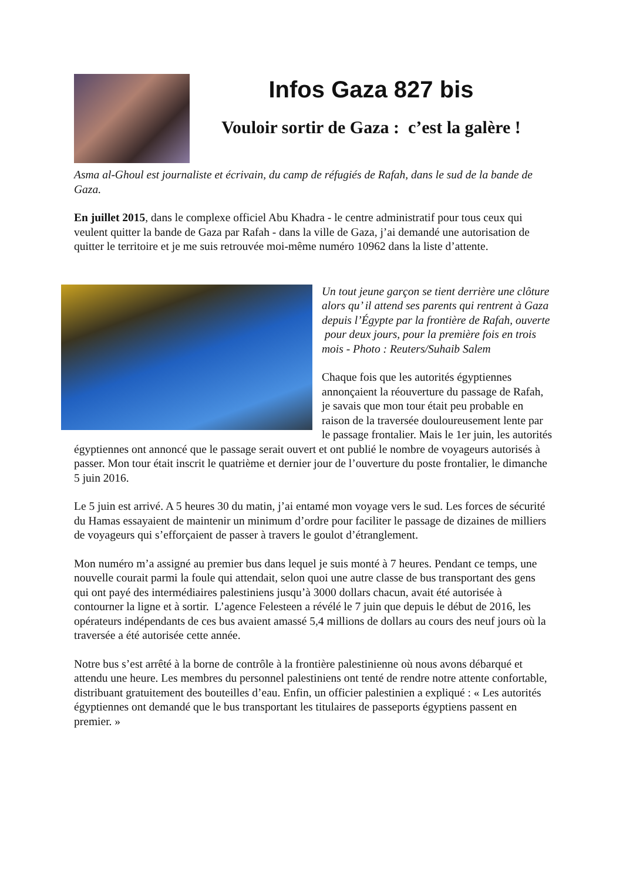Infos Gaza 827 bis
Vouloir sortir de Gaza : c’est la galère !
Asma al-Ghoul est journaliste et écrivain, du camp de réfugiés de Rafah, dans le sud de la bande de Gaza.
En juillet 2015, dans le complexe officiel Abu Khadra - le centre administratif pour tous ceux qui veulent quitter la bande de Gaza par Rafah - dans la ville de Gaza, j’ai demandé une autorisation de quitter le territoire et je me suis retrouvée moi-même numéro 10962 dans la liste d’attente.
Un tout jeune garçon se tient derrière une clôture alors qu’ il attend ses parents qui rentrent à Gaza depuis l’Égypte par la frontière de Rafah, ouverte pour deux jours, pour la première fois en trois mois - Photo : Reuters/Suhaib Salem
Chaque fois que les autorités égyptiennes annonçaient la réouverture du passage de Rafah, je savais que mon tour était peu probable en raison de la traversée douloureusement lente par le passage frontalier. Mais le 1er juin, les autorités égyptiennes ont annoncé que le passage serait ouvert et ont publié le nombre de voyageurs autorisés à passer. Mon tour était inscrit le quatrième et dernier jour de l’ouverture du poste frontalier, le dimanche 5 juin 2016.
Le 5 juin est arrivé. A 5 heures 30 du matin, j’ai entamé mon voyage vers le sud. Les forces de sécurité du Hamas essayaient de maintenir un minimum d’ordre pour faciliter le passage de dizaines de milliers de voyageurs qui s’efforçaient de passer à travers le goulot d’étranglement.
Mon numéro m’a assigné au premier bus dans lequel je suis monté à 7 heures. Pendant ce temps, une nouvelle courait parmi la foule qui attendait, selon quoi une autre classe de bus transportant des gens qui ont payé des intermédiaires palestiniens jusqu’à 3000 dollars chacun, avait été autorisée à contourner la ligne et à sortir. L’agence Felesteen a révélé le 7 juin que depuis le début de 2016, les opérateurs indépendants de ces bus avaient amassé 5,4 millions de dollars au cours des neuf jours où la traversée a été autorisée cette année.
Notre bus s’est arrêté à la borne de contrôle à la frontière palestinienne où nous avons débarqué et attendu une heure. Les membres du personnel palestiniens ont tenté de rendre notre attente confortable, distribuant gratuitement des bouteilles d’eau. Enfin, un officier palestinien a expliqué : « Les autorités égyptiennes ont demandé que le bus transportant les titulaires de passeports égyptiens passent en premier. »